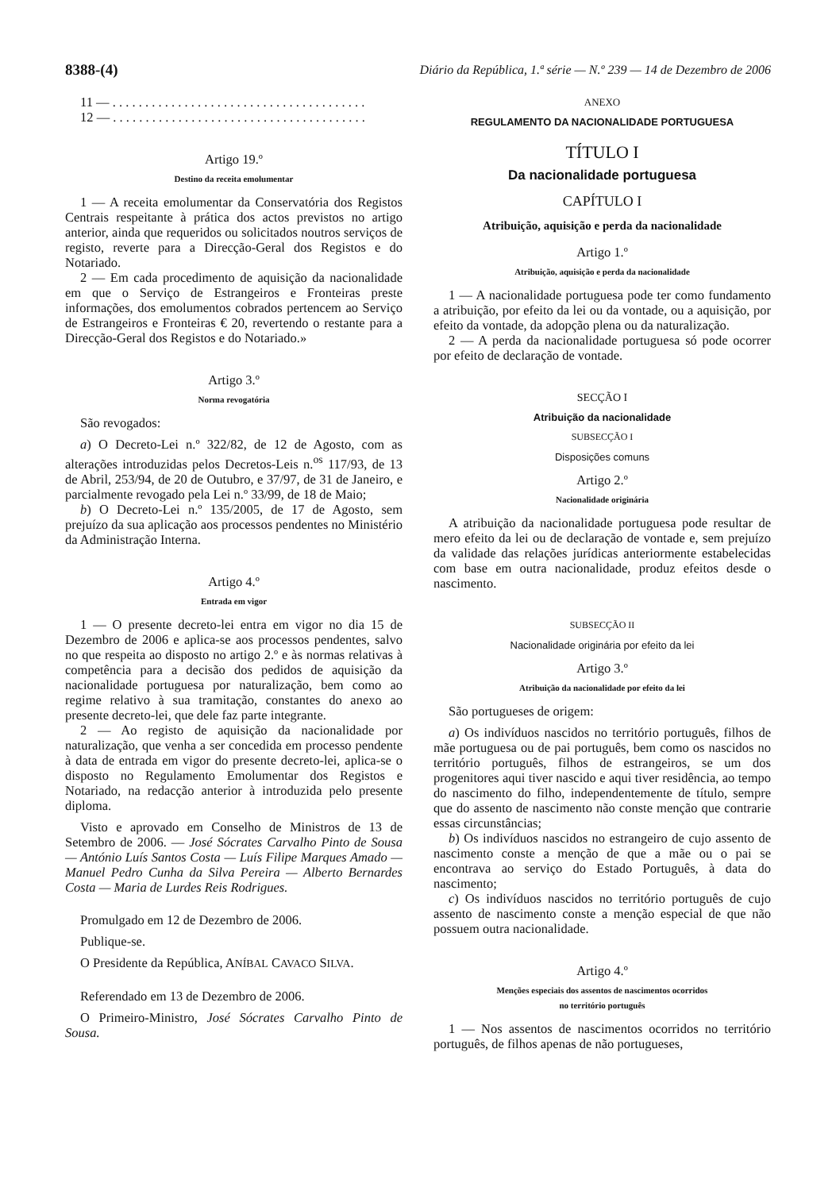8388-(4) Diário da República, 1.ª série — N.º 239 — 14 de Dezembro de 2006
11 — . . . . . . . . . . . . . . . . . . . . . . . . . . . . . . . . . . . . . . .
12 — . . . . . . . . . . . . . . . . . . . . . . . . . . . . . . . . . . . . . . .
Artigo 19.º
Destino da receita emolumentar
1 — A receita emolumentar da Conservatória dos Registos Centrais respeitante à prática dos actos previstos no artigo anterior, ainda que requeridos ou solicitados noutros serviços de registo, reverte para a Direcção-Geral dos Registos e do Notariado.
2 — Em cada procedimento de aquisição da nacionalidade em que o Serviço de Estrangeiros e Fronteiras preste informações, dos emolumentos cobrados pertencem ao Serviço de Estrangeiros e Fronteiras € 20, revertendo o restante para a Direcção-Geral dos Registos e do Notariado.»
Artigo 3.º
Norma revogatória
São revogados:
a) O Decreto-Lei n.º 322/82, de 12 de Agosto, com as alterações introduzidas pelos Decretos-Leis n.<sup>os</sup> 117/93, de 13 de Abril, 253/94, de 20 de Outubro, e 37/97, de 31 de Janeiro, e parcialmente revogado pela Lei n.º 33/99, de 18 de Maio;
b) O Decreto-Lei n.º 135/2005, de 17 de Agosto, sem prejuízo da sua aplicação aos processos pendentes no Ministério da Administração Interna.
Artigo 4.º
Entrada em vigor
1 — O presente decreto-lei entra em vigor no dia 15 de Dezembro de 2006 e aplica-se aos processos pendentes, salvo no que respeita ao disposto no artigo 2.º e às normas relativas à competência para a decisão dos pedidos de aquisição da nacionalidade portuguesa por naturalização, bem como ao regime relativo à sua tramitação, constantes do anexo ao presente decreto-lei, que dele faz parte integrante.
2 — Ao registo de aquisição da nacionalidade por naturalização, que venha a ser concedida em processo pendente à data de entrada em vigor do presente decreto-lei, aplica-se o disposto no Regulamento Emolumentar dos Registos e Notariado, na redacção anterior à introduzida pelo presente diploma.
Visto e aprovado em Conselho de Ministros de 13 de Setembro de 2006. — José Sócrates Carvalho Pinto de Sousa — António Luís Santos Costa — Luís Filipe Marques Amado — Manuel Pedro Cunha da Silva Pereira — Alberto Bernardes Costa — Maria de Lurdes Reis Rodrigues.
Promulgado em 12 de Dezembro de 2006.
Publique-se.
O Presidente da República, ANÍBAL CAVACO SILVA.
Referendado em 13 de Dezembro de 2006.
O Primeiro-Ministro, José Sócrates Carvalho Pinto de Sousa.
ANEXO
REGULAMENTO DA NACIONALIDADE PORTUGUESA
TÍTULO I
Da nacionalidade portuguesa
CAPÍTULO I
Atribuição, aquisição e perda da nacionalidade
Artigo 1.º
Atribuição, aquisição e perda da nacionalidade
1 — A nacionalidade portuguesa pode ter como fundamento a atribuição, por efeito da lei ou da vontade, ou a aquisição, por efeito da vontade, da adopção plena ou da naturalização.
2 — A perda da nacionalidade portuguesa só pode ocorrer por efeito de declaração de vontade.
SECÇÃO I
Atribuição da nacionalidade
SUBSECÇÃO I
Disposições comuns
Artigo 2.º
Nacionalidade originária
A atribuição da nacionalidade portuguesa pode resultar de mero efeito da lei ou de declaração de vontade e, sem prejuízo da validade das relações jurídicas anteriormente estabelecidas com base em outra nacionalidade, produz efeitos desde o nascimento.
SUBSECÇÃO II
Nacionalidade originária por efeito da lei
Artigo 3.º
Atribuição da nacionalidade por efeito da lei
São portugueses de origem:
a) Os indivíduos nascidos no território português, filhos de mãe portuguesa ou de pai português, bem como os nascidos no território português, filhos de estrangeiros, se um dos progenitores aqui tiver nascido e aqui tiver residência, ao tempo do nascimento do filho, independentemente de título, sempre que do assento de nascimento não conste menção que contrarie essas circunstâncias;
b) Os indivíduos nascidos no estrangeiro de cujo assento de nascimento conste a menção de que a mãe ou o pai se encontrava ao serviço do Estado Português, à data do nascimento;
c) Os indivíduos nascidos no território português de cujo assento de nascimento conste a menção especial de que não possuem outra nacionalidade.
Artigo 4.º
Menções especiais dos assentos de nascimentos ocorridos
no território português
1 — Nos assentos de nascimentos ocorridos no território português, de filhos apenas de não portugueses,